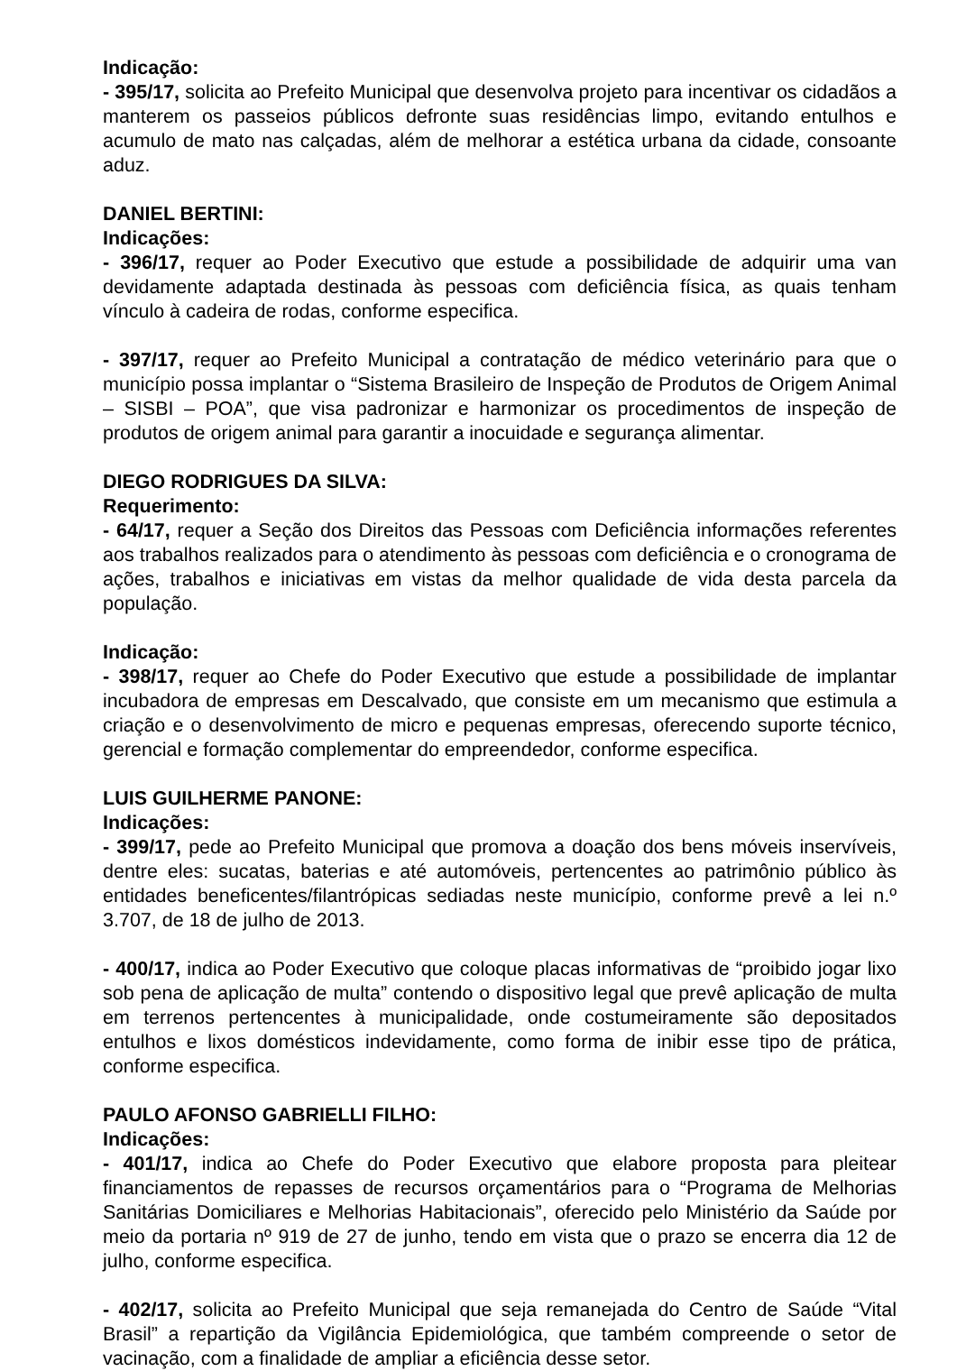Indicação:
- 395/17, solicita ao Prefeito Municipal que desenvolva projeto para incentivar os cidadãos a manterem os passeios públicos defronte suas residências limpo, evitando entulhos e acumulo de mato nas calçadas, além de melhorar a estética urbana da cidade, consoante aduz.
DANIEL BERTINI:
Indicações:
- 396/17, requer ao Poder Executivo que estude a possibilidade de adquirir uma van devidamente adaptada destinada às pessoas com deficiência física, as quais tenham vínculo à cadeira de rodas, conforme especifica.
- 397/17, requer ao Prefeito Municipal a contratação de médico veterinário para que o município possa implantar o “Sistema Brasileiro de Inspeção de Produtos de Origem Animal – SISBI – POA”, que visa padronizar e harmonizar os procedimentos de inspeção de produtos de origem animal para garantir a inocuidade e segurança alimentar.
DIEGO RODRIGUES DA SILVA:
Requerimento:
- 64/17, requer a Seção dos Direitos das Pessoas com Deficiência informações referentes aos trabalhos realizados para o atendimento às pessoas com deficiência e o cronograma de ações, trabalhos e iniciativas em vistas da melhor qualidade de vida desta parcela da população.
Indicação:
- 398/17, requer ao Chefe do Poder Executivo que estude a possibilidade de implantar incubadora de empresas em Descalvado, que consiste em um mecanismo que estimula a criação e o desenvolvimento de micro e pequenas empresas, oferecendo suporte técnico, gerencial e formação complementar do empreendedor, conforme especifica.
LUIS GUILHERME PANONE:
Indicações:
- 399/17, pede ao Prefeito Municipal que promova a doação dos bens móveis inservíveis, dentre eles: sucatas, baterias e até automóveis, pertencentes ao patrimônio público às entidades beneficentes/filantrópicas sediadas neste município, conforme prevê a lei n.º 3.707, de 18 de julho de 2013.
- 400/17, indica ao Poder Executivo que coloque placas informativas de “proibido jogar lixo sob pena de aplicação de multa” contendo o dispositivo legal que prevê aplicação de multa em terrenos pertencentes à municipalidade, onde costumeiramente são depositados entulhos e lixos domésticos indevidamente, como forma de inibir esse tipo de prática, conforme especifica.
PAULO AFONSO GABRIELLI FILHO:
Indicações:
- 401/17, indica ao Chefe do Poder Executivo que elabore proposta para pleitear financiamentos de repasses de recursos orçamentários para o “Programa de Melhorias Sanitárias Domiciliares e Melhorias Habitacionais”, oferecido pelo Ministério da Saúde por meio da portaria nº 919 de 27 de junho, tendo em vista que o prazo se encerra dia 12 de julho, conforme especifica.
- 402/17, solicita ao Prefeito Municipal que seja remanejada do Centro de Saúde “Vital Brasil” a repartição da Vigilância Epidemiológica, que também compreende o setor de vacinação, com a finalidade de ampliar a eficiência desse setor.